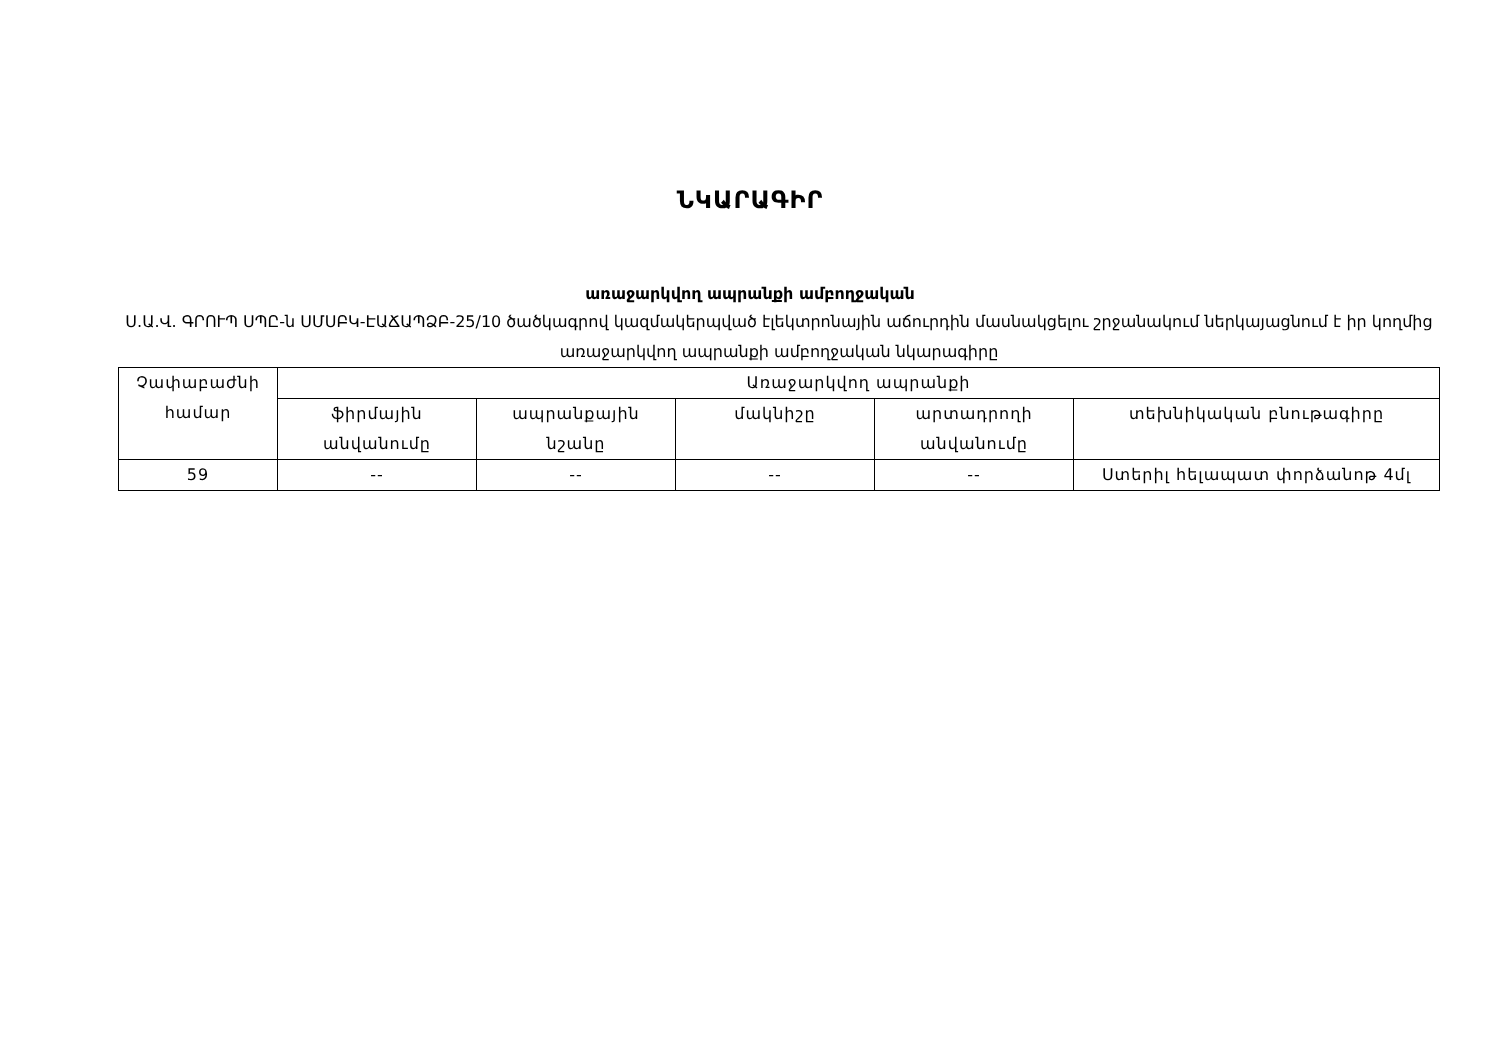ՆԿԱՐԱԳԻՐ
առաջարկվող ապրանքի ամբողջական
Ս.Ա.Վ. ԳՐՈՒՊ ՍՊԸ-ն ՍՄՍԲԿ-ԷԱՃԱՊՁԲ-25/10 ծածկագրով կազմակերպված էլեկտրոնային աճուրդին մասնակցելու շրջանակում ներկայացնում է իր կողմից առաջարկվող ապրանքի ամբողջական նկարագիրը
| Չափաբաժնի համար | Առաջարկվող ապրանքի | | | | |
| --- | --- | --- | --- | --- | --- |
| | ֆիրմային անվանումը | ապրանքային նշանը | մակնիշը | արտադրողի անվանումը | տեխնիկական բնութագիրը |
| 59 | -- | -- | -- | -- | Ստերիլ հելապատ փորձանոթ 4մլ |